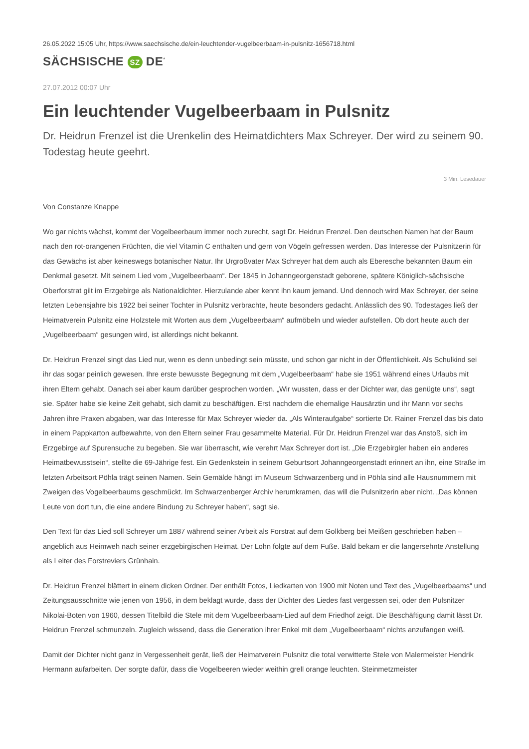26.05.2022 15:05 Uhr, https://www.saechsische.de/ein-leuchtender-vugelbeerbaam-in-pulsnitz-1656718.html
SÄCHSISCHE SZ DE<sup>*</sup>
27.07.2012 00:07 Uhr
Ein leuchtender Vugelbeerbaam in Pulsnitz
Dr. Heidrun Frenzel ist die Urenkelin des Heimatdichters Max Schreyer. Der wird zu seinem 90. Todestag heute geehrt.
3 Min. Lesedauer
Von Constanze Knappe
Wo gar nichts wächst, kommt der Vogelbeerbaum immer noch zurecht, sagt Dr. Heidrun Frenzel. Den deutschen Namen hat der Baum nach den rot-orangenen Früchten, die viel Vitamin C enthalten und gern von Vögeln gefressen werden. Das Interesse der Pulsnitzerin für das Gewächs ist aber keineswegs botanischer Natur. Ihr Urgroßvater Max Schreyer hat dem auch als Eberesche bekannten Baum ein Denkmal gesetzt. Mit seinem Lied vom „Vugelbeerbaam“. Der 1845 in Johanngeorgenstadt geborene, spätere Königlich-sächsische Oberforstrat gilt im Erzgebirge als Nationaldichter. Hierzulande aber kennt ihn kaum jemand. Und dennoch wird Max Schreyer, der seine letzten Lebensjahre bis 1922 bei seiner Tochter in Pulsnitz verbrachte, heute besonders gedacht. Anlässlich des 90. Todestages ließ der Heimatverein Pulsnitz eine Holzstele mit Worten aus dem „Vugelbeerbaam“ aufmöbeln und wieder aufstellen. Ob dort heute auch der „Vugelbeerbaam“ gesungen wird, ist allerdings nicht bekannt.
Dr. Heidrun Frenzel singt das Lied nur, wenn es denn unbedingt sein müsste, und schon gar nicht in der Öffentlichkeit. Als Schulkind sei ihr das sogar peinlich gewesen. Ihre erste bewusste Begegnung mit dem „Vugelbeerbaam“ habe sie 1951 während eines Urlaubs mit ihren Eltern gehabt. Danach sei aber kaum darüber gesprochen worden. „Wir wussten, dass er der Dichter war, das genügte uns“, sagt sie. Später habe sie keine Zeit gehabt, sich damit zu beschäftigen. Erst nachdem die ehemalige Hausärztin und ihr Mann vor sechs Jahren ihre Praxen abgaben, war das Interesse für Max Schreyer wieder da. „Als Winteraufgabe“ sortierte Dr. Rainer Frenzel das bis dato in einem Pappkarton aufbewahrte, von den Eltern seiner Frau gesammelte Material. Für Dr. Heidrun Frenzel war das Anstoß, sich im Erzgebirge auf Spurensuche zu begeben. Sie war überrascht, wie verehrt Max Schreyer dort ist. „Die Erzgebirgler haben ein anderes Heimatbewusstsein“, stellte die 69-Jährige fest. Ein Gedenkstein in seinem Geburtsort Johanngeorgenstadt erinnert an ihn, eine Straße im letzten Arbeitsort Pöhla trägt seinen Namen. Sein Gemälde hängt im Museum Schwarzenberg und in Pöhla sind alle Hausnummern mit Zweigen des Vogelbeerbaums geschmückt. Im Schwarzenberger Archiv herumkramen, das will die Pulsnitzerin aber nicht. „Das können Leute von dort tun, die eine andere Bindung zu Schreyer haben“, sagt sie.
Den Text für das Lied soll Schreyer um 1887 während seiner Arbeit als Forstrat auf dem Golkberg bei Meißen geschrieben haben – angeblich aus Heimweh nach seiner erzgebirgischen Heimat. Der Lohn folgte auf dem Fuße. Bald bekam er die langersehnte Anstellung als Leiter des Forstreviers Grünhain.
Dr. Heidrun Frenzel blättert in einem dicken Ordner. Der enthält Fotos, Liedkarten von 1900 mit Noten und Text des „Vugelbeerbaams“ und Zeitungsausschnitte wie jenen von 1956, in dem beklagt wurde, dass der Dichter des Liedes fast vergessen sei, oder den Pulsnitzer Nikolai-Boten von 1960, dessen Titelbild die Stele mit dem Vugelbeerbaam-Lied auf dem Friedhof zeigt. Die Beschäftigung damit lässt Dr. Heidrun Frenzel schmunzeln. Zugleich wissend, dass die Generation ihrer Enkel mit dem „Vugelbeerbaam“ nichts anzufangen weiß.
Damit der Dichter nicht ganz in Vergessenheit gerät, ließ der Heimatverein Pulsnitz die total verwitterte Stele von Malermeister Hendrik Hermann aufarbeiten. Der sorgte dafür, dass die Vogelbeeren wieder weithin grell orange leuchten. Steinmetzmeister